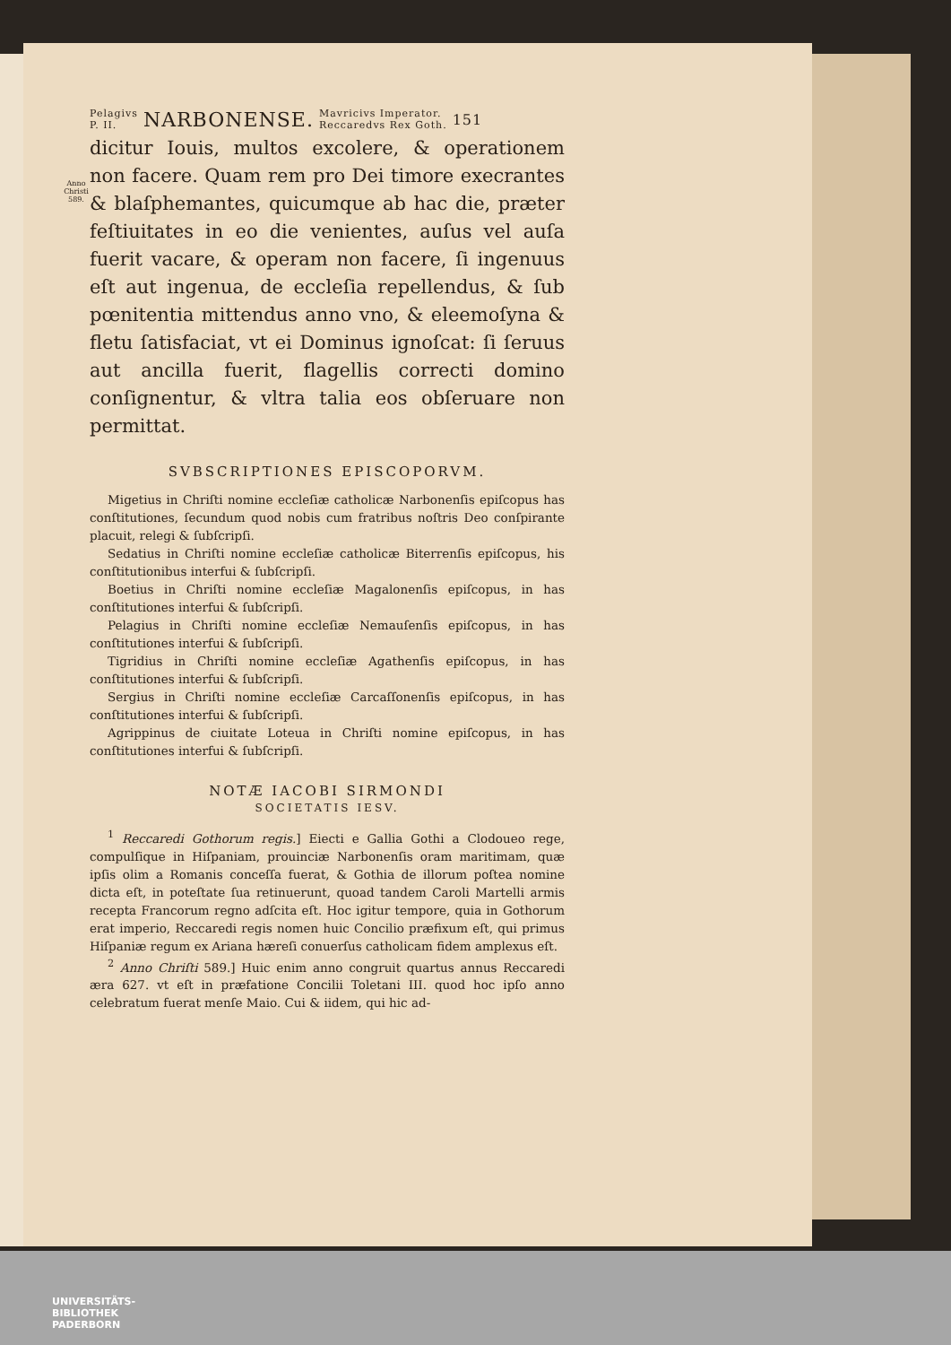Anno Christi 589.
Pelagivs
P. II. NARBONENSE. Mavricivs Imperator.
Reccaredvs Rex Goth. 151
dicitur Iouis, multos excolere, & operationem non facere. Quam rem pro Dei timore execrantes & blaſphemantes, quicumque ab hac die, præter feſtiuitates in eo die venientes, auſus vel auſa fuerit vacare, & operam non facere, ſi ingenuus eſt aut ingenua, de eccleſia repellendus, & ſub pœnitentia mittendus anno vno, & eleemoſyna & fletu ſatisfaciat, vt ei Dominus ignoſcat: ſi ſeruus aut ancilla fuerit, flagellis correcti domino conſignentur, & vltra talia eos obſeruare non permittat.
SVBSCRIPTIONES EPISCOPORVM.
Migetius in Chriſti nomine eccleſiæ catholicæ Narbonenſis epiſcopus has conſtitutiones, ſecundum quod nobis cum fratribus noſtris Deo conſpirante placuit, relegi & ſubſcripſi.
Sedatius in Chriſti nomine eccleſiæ catholicæ Biterrenſis epiſcopus, his conſtitutionibus interfui & ſubſcripſi.
Boetius in Chriſti nomine eccleſiæ Magalonenſis epiſcopus, in has conſtitutiones interfui & ſubſcripſi.
Pelagius in Chriſti nomine eccleſiæ Nemauſenſis epiſcopus, in has conſtitutiones interfui & ſubſcripſi.
Tigridius in Chriſti nomine eccleſiæ Agathenſis epiſcopus, in has conſtitutiones interfui & ſubſcripſi.
Sergius in Chriſti nomine eccleſiæ Carcaſſonenſis epiſcopus, in has conſtitutiones interfui & ſubſcripſi.
Agrippinus de ciuitate Loteua in Chriſti nomine epiſcopus, in has conſtitutiones interfui & ſubſcripſi.
NOTÆ IACOBI SIRMONDI
SOCIETATIS IESV.
<sup>1</sup> Reccaredi Gothorum regis.] Eiecti e Gallia Gothi a Clodoueo rege, compulſique in Hiſpaniam, prouinciæ Narbonenſis oram maritimam, quæ ipſis olim a Romanis conceſſa fuerat, & Gothia de illorum poſtea nomine dicta eſt, in poteſtate ſua retinuerunt, quoad tandem Caroli Martelli armis recepta Francorum regno adſcita eſt. Hoc igitur tempore, quia in Gothorum erat imperio, Reccaredi regis nomen huic Concilio præfixum eſt, qui primus Hiſpaniæ regum ex Ariana hæreſi conuerſus catholicam fidem amplexus eſt.
<sup>2</sup> Anno Chriſti 589.] Huic enim anno congruit quartus annus Reccaredi æra 627. vt eſt in præfatione Concilii Toletani III. quod hoc ipſo anno celebratum fuerat menſe Maio. Cui & iidem, qui hic ad-
UNIVERSITÄTS-
BIBLIOTHEK
PADERBORN